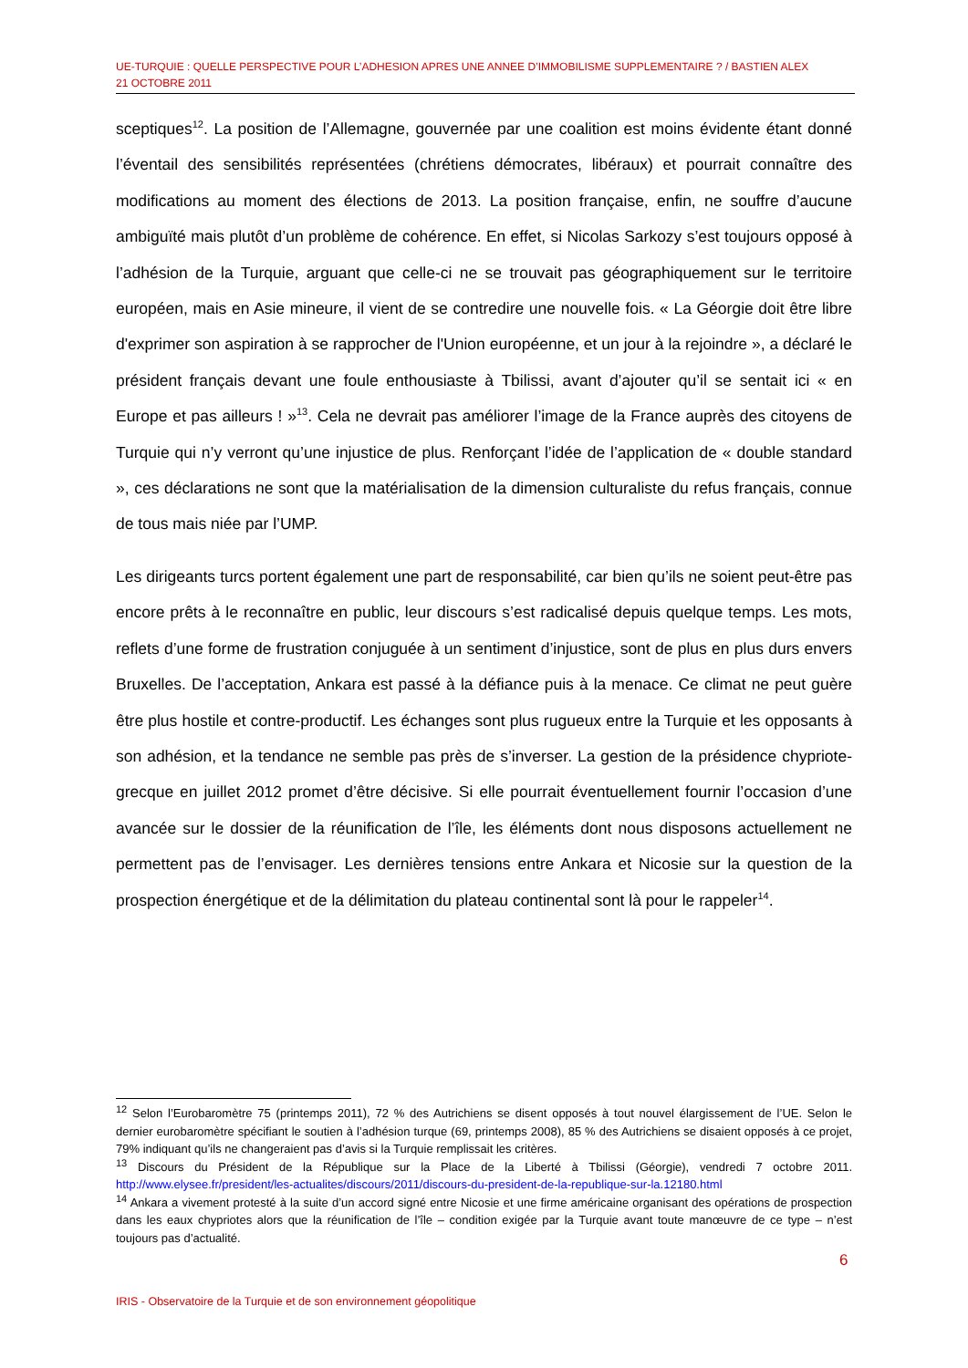UE-TURQUIE : QUELLE PERSPECTIVE POUR L’ADHESION APRES UNE ANNEE D’IMMOBILISME SUPPLEMENTAIRE ? / BASTIEN ALEX
21 OCTOBRE 2011
sceptiques<sup>12</sup>. La position de l’Allemagne, gouvernée par une coalition est moins évidente étant donné l’éventail des sensibilités représentées (chrétiens démocrates, libéraux) et pourrait connaître des modifications au moment des élections de 2013. La position française, enfin, ne souffre d’aucune ambiguïté mais plutôt d’un problème de cohérence. En effet, si Nicolas Sarkozy s’est toujours opposé à l’adhésion de la Turquie, arguant que celle-ci ne se trouvait pas géographiquement sur le territoire européen, mais en Asie mineure, il vient de se contredire une nouvelle fois. « La Géorgie doit être libre d'exprimer son aspiration à se rapprocher de l'Union européenne, et un jour à la rejoindre », a déclaré le président français devant une foule enthousiaste à Tbilissi, avant d’ajouter qu’il se sentait ici « en Europe et pas ailleurs ! »<sup>13</sup>. Cela ne devrait pas améliorer l’image de la France auprès des citoyens de Turquie qui n’y verront qu’une injustice de plus. Renforçant l’idée de l’application de « double standard », ces déclarations ne sont que la matérialisation de la dimension culturaliste du refus français, connue de tous mais niée par l’UMP.
Les dirigeants turcs portent également une part de responsabilité, car bien qu’ils ne soient peut-être pas encore prêts à le reconnaître en public, leur discours s’est radicalisé depuis quelque temps. Les mots, reflets d’une forme de frustration conjuguée à un sentiment d’injustice, sont de plus en plus durs envers Bruxelles. De l’acceptation, Ankara est passé à la défiance puis à la menace. Ce climat ne peut guère être plus hostile et contre-productif. Les échanges sont plus rugueux entre la Turquie et les opposants à son adhésion, et la tendance ne semble pas près de s’inverser. La gestion de la présidence chypriote-grecque en juillet 2012 promet d’être décisive. Si elle pourrait éventuellement fournir l’occasion d’une avancée sur le dossier de la réunification de l’île, les éléments dont nous disposons actuellement ne permettent pas de l’envisager. Les dernières tensions entre Ankara et Nicosie sur la question de la prospection énergétique et de la délimitation du plateau continental sont là pour le rappeler<sup>14</sup>.
<sup>12</sup> Selon l’Eurobaromètre 75 (printemps 2011), 72 % des Autrichiens se disent opposés à tout nouvel élargissement de l’UE. Selon le dernier eurobaromètre spécifiant le soutien à l’adhésion turque (69, printemps 2008), 85 % des Autrichiens se disaient opposés à ce projet, 79% indiquant qu’ils ne changeraient pas d’avis si la Turquie remplissait les critères.
<sup>13</sup> Discours du Président de la République sur la Place de la Liberté à Tbilissi (Géorgie), vendredi 7 octobre 2011. http://www.elysee.fr/president/les-actualites/discours/2011/discours-du-president-de-la-republique-sur-la.12180.html
<sup>14</sup> Ankara a vivement protesté à la suite d’un accord signé entre Nicosie et une firme américaine organisant des opérations de prospection dans les eaux chypriotes alors que la réunification de l’île – condition exigée par la Turquie avant toute manœuvre de ce type – n’est toujours pas d’actualité.
6
IRIS - Observatoire de la Turquie et de son environnement géopolitique